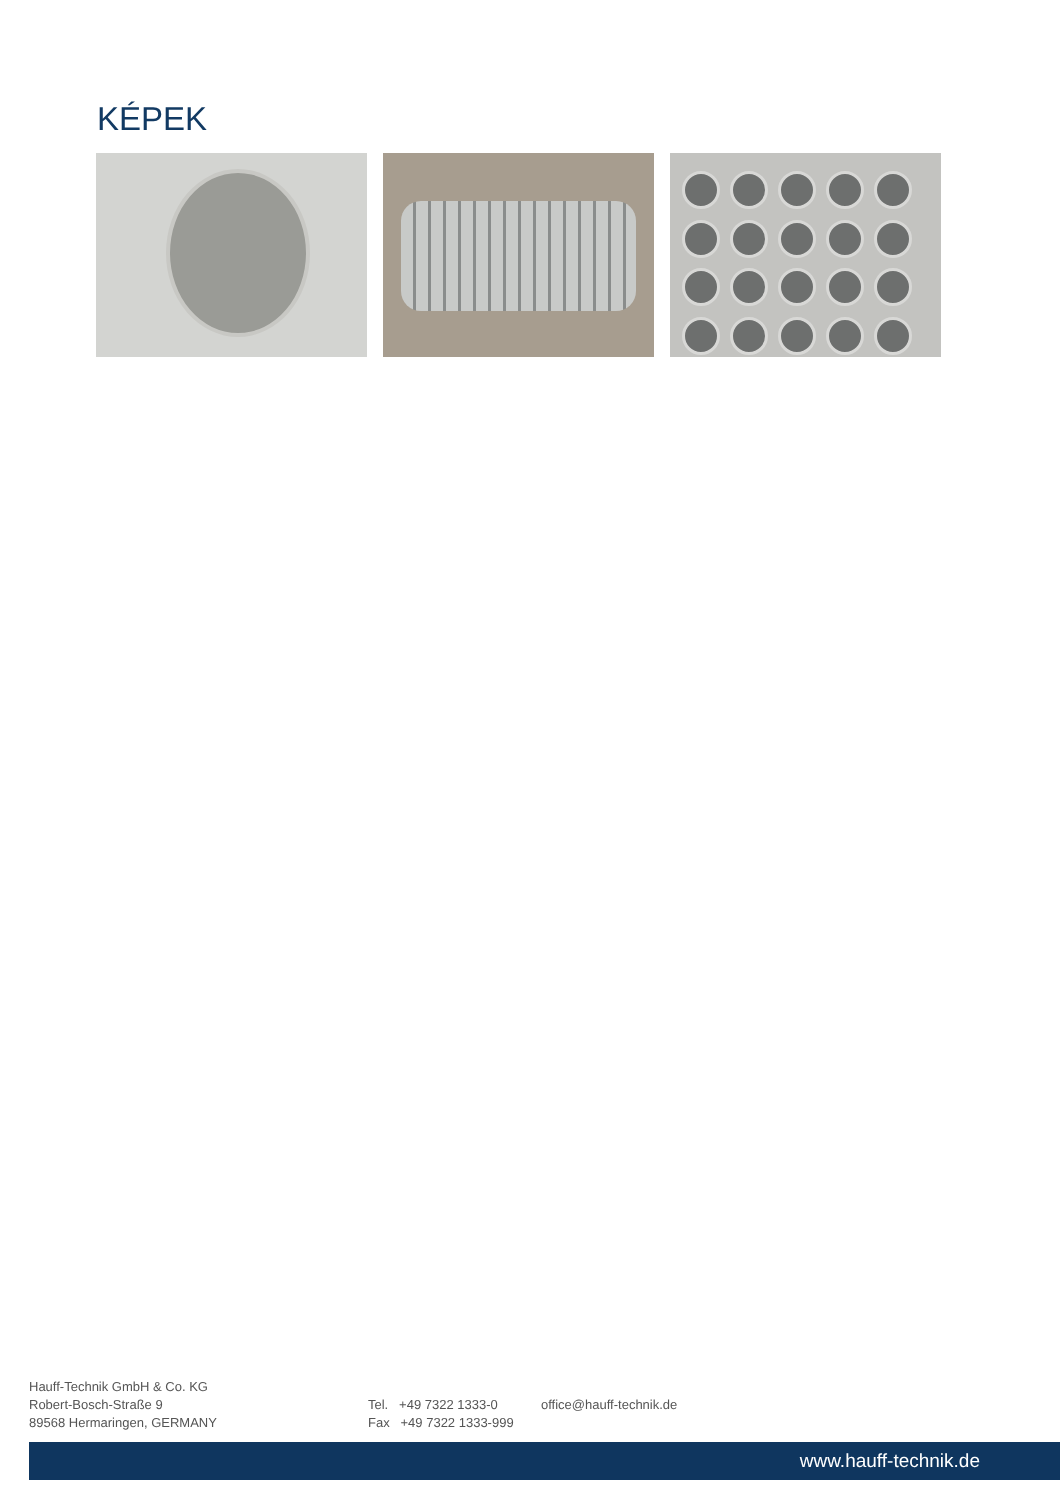KÉPEK
Hauff-Technik GmbH & Co. KG
Robert-Bosch-Straße 9
89568 Hermaringen, GERMANY
Tel. +49 7322 1333-0
Fax +49 7322 1333-999
office@hauff-technik.de
www.hauff-technik.de